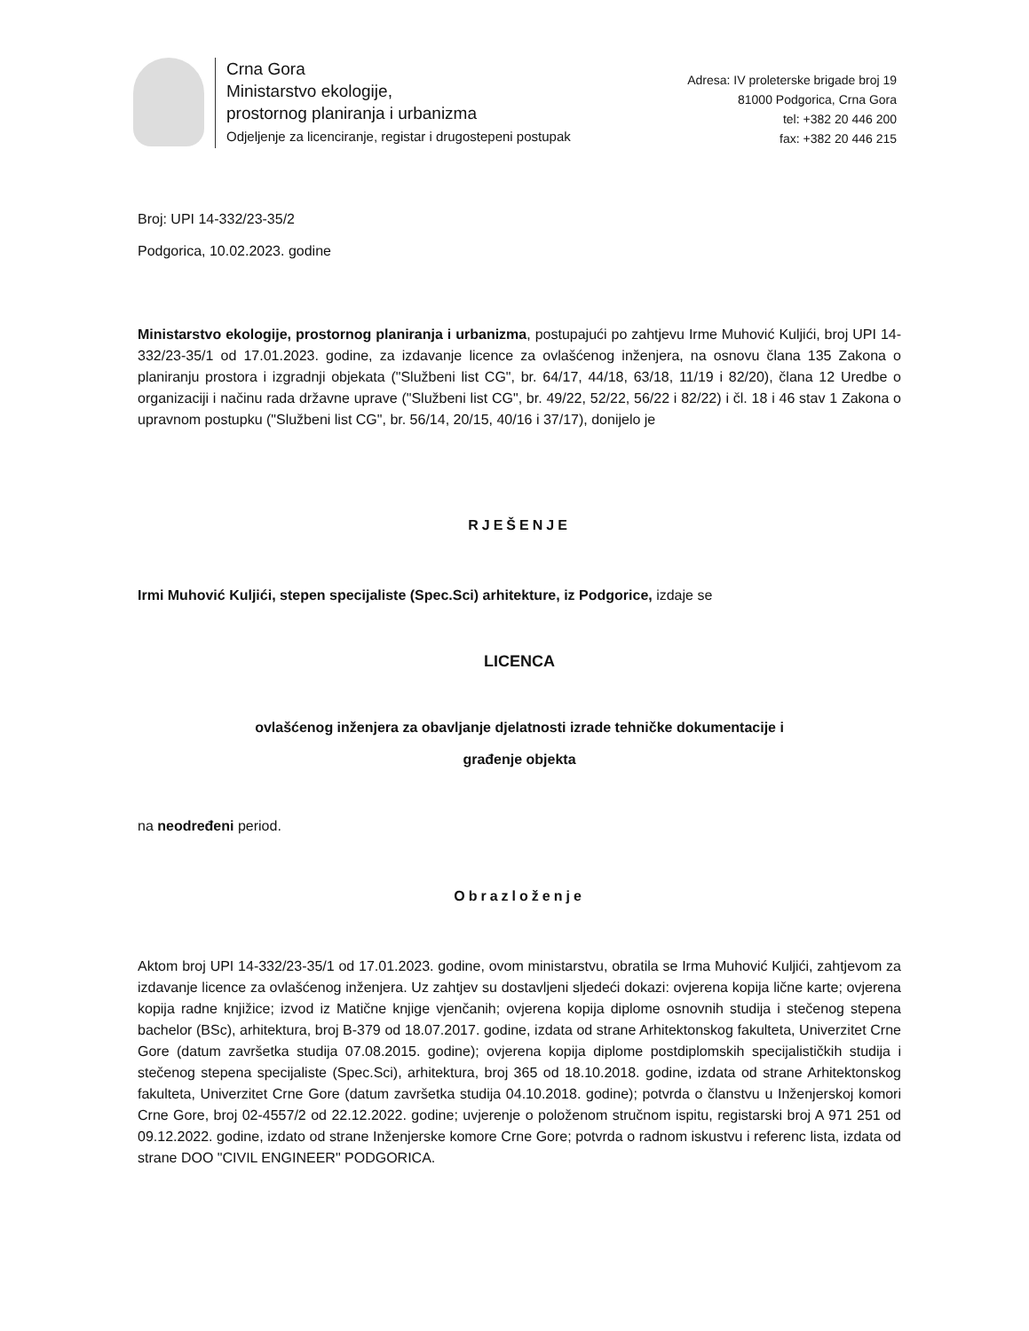Crna Gora
Ministarstvo ekologije,
prostornog planiranja i urbanizma
Odjeljenje za licenciranje, registar i drugostepeni postupak
Adresa: IV proleterske brigade broj 19
81000 Podgorica, Crna Gora
tel: +382 20 446 200
fax: +382 20 446 215
Broj: UPI 14-332/23-35/2
Podgorica, 10.02.2023. godine
Ministarstvo ekologije, prostornog planiranja i urbanizma, postupajući po zahtjevu Irme Muhović Kuljići, broj UPI 14-332/23-35/1 od 17.01.2023. godine, za izdavanje licence za ovlašćenog inženjera, na osnovu člana 135 Zakona o planiranju prostora i izgradnji objekata ("Službeni list CG", br. 64/17, 44/18, 63/18, 11/19 i 82/20), člana 12 Uredbe o organizaciji i načinu rada državne uprave ("Službeni list CG", br. 49/22, 52/22, 56/22 i 82/22) i čl. 18 i 46 stav 1 Zakona o upravnom postupku ("Službeni list CG", br. 56/14, 20/15, 40/16 i 37/17), donijelo je
RJEŠENJE
Irmi Muhović Kuljići, stepen specijaliste (Spec.Sci) arhitekture, iz Podgorice, izdaje se
LICENCA
ovlašćenog inženjera za obavljanje djelatnosti izrade tehničke dokumentacije i
građenje objekta
na neodređeni period.
Obrazloženje
Aktom broj UPI 14-332/23-35/1 od 17.01.2023. godine, ovom ministarstvu, obratila se Irma Muhović Kuljići, zahtjevom za izdavanje licence za ovlašćenog inženjera. Uz zahtjev su dostavljeni sljedeći dokazi: ovjerena kopija lične karte; ovjerena kopija radne knjižice; izvod iz Matične knjige vjenčanih; ovjerena kopija diplome osnovnih studija i stečenog stepena bachelor (BSc), arhitektura, broj B-379 od 18.07.2017. godine, izdata od strane Arhitektonskog fakulteta, Univerzitet Crne Gore (datum završetka studija 07.08.2015. godine); ovjerena kopija diplome postdiplomskih specijalističkih studija i stečenog stepena specijaliste (Spec.Sci), arhitektura, broj 365 od 18.10.2018. godine, izdata od strane Arhitektonskog fakulteta, Univerzitet Crne Gore (datum završetka studija 04.10.2018. godine); potvrda o članstvu u Inženjerskoj komori Crne Gore, broj 02-4557/2 od 22.12.2022. godine; uvjerenje o položenom stručnom ispitu, registarski broj A 971 251 od 09.12.2022. godine, izdato od strane Inženjerske komore Crne Gore; potvrda o radnom iskustvu i referenc lista, izdata od strane DOO "CIVIL ENGINEER" PODGORICA.